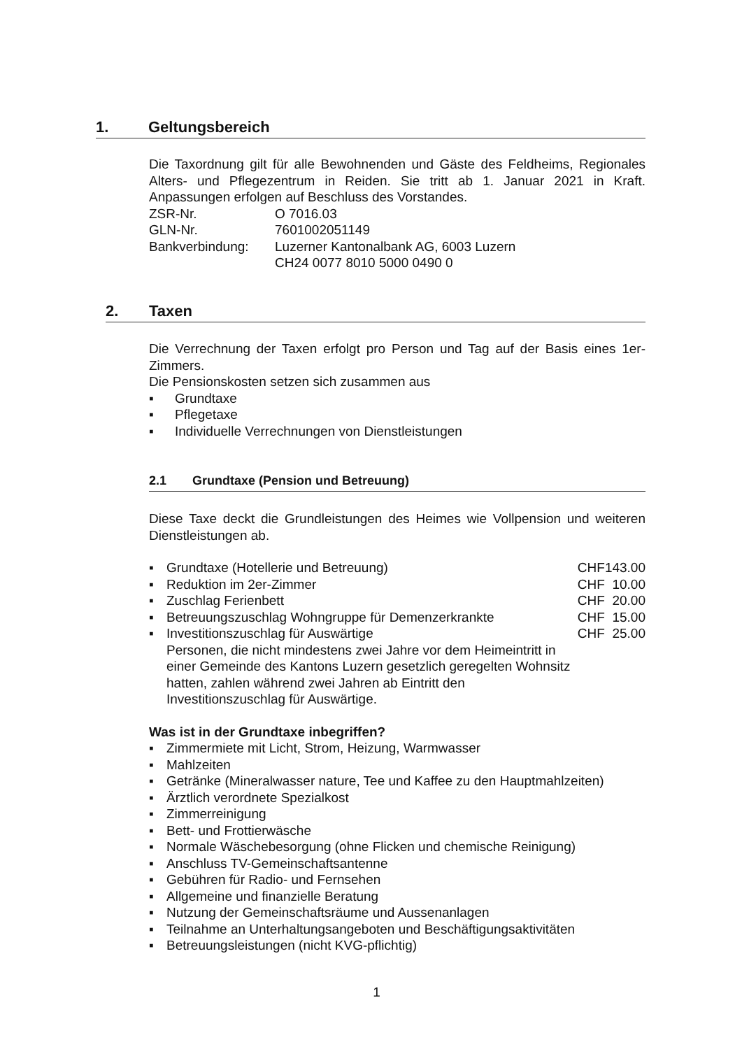1. Geltungsbereich
Die Taxordnung gilt für alle Bewohnenden und Gäste des Feldheims, Regionales Alters- und Pflegezentrum in Reiden. Sie tritt ab 1. Januar 2021 in Kraft. Anpassungen erfolgen auf Beschluss des Vorstandes.
| ZSR-Nr. | O 7016.03 |
| GLN-Nr. | 7601002051149 |
| Bankverbindung: | Luzerner Kantonalbank AG, 6003 Luzern |
| | CH24 0077 8010 5000 0490 0 |
2. Taxen
Die Verrechnung der Taxen erfolgt pro Person und Tag auf der Basis eines 1er-Zimmers.
Die Pensionskosten setzen sich zusammen aus
▪ Grundtaxe
▪ Pflegetaxe
▪ Individuelle Verrechnungen von Dienstleistungen
2.1 Grundtaxe (Pension und Betreuung)
Diese Taxe deckt die Grundleistungen des Heimes wie Vollpension und weiteren Dienstleistungen ab.
| ▪ | Grundtaxe (Hotellerie und Betreuung) | CHF | 143.00 |
| ▪ | Reduktion im 2er-Zimmer | CHF | 10.00 |
| ▪ | Zuschlag Ferienbett | CHF | 20.00 |
| ▪ | Betreuungszuschlag Wohngruppe für Demenzerkrankte | CHF | 15.00 |
| ▪ | Investitionszuschlag für Auswärtige Personen, die nicht mindestens zwei Jahre vor dem Heimeintritt in einer Gemeinde des Kantons Luzern gesetzlich geregelten Wohnsitz hatten, zahlen während zwei Jahren ab Eintritt den Investitionszuschlag für Auswärtige. | CHF | 25.00 |
Was ist in der Grundtaxe inbegriffen?
▪ Zimmermiete mit Licht, Strom, Heizung, Warmwasser
▪ Mahlzeiten
▪ Getränke (Mineralwasser nature, Tee und Kaffee zu den Hauptmahlzeiten)
▪ Ärztlich verordnete Spezialkost
▪ Zimmerreinigung
▪ Bett- und Frottierwäsche
▪ Normale Wäschebesorgung (ohne Flicken und chemische Reinigung)
▪ Anschluss TV-Gemeinschaftsantenne
▪ Gebühren für Radio- und Fernsehen
▪ Allgemeine und finanzielle Beratung
▪ Nutzung der Gemeinschaftsräume und Aussenanlagen
▪ Teilnahme an Unterhaltungsangeboten und Beschäftigungsaktivitäten
▪ Betreuungsleistungen (nicht KVG-pflichtig)
1